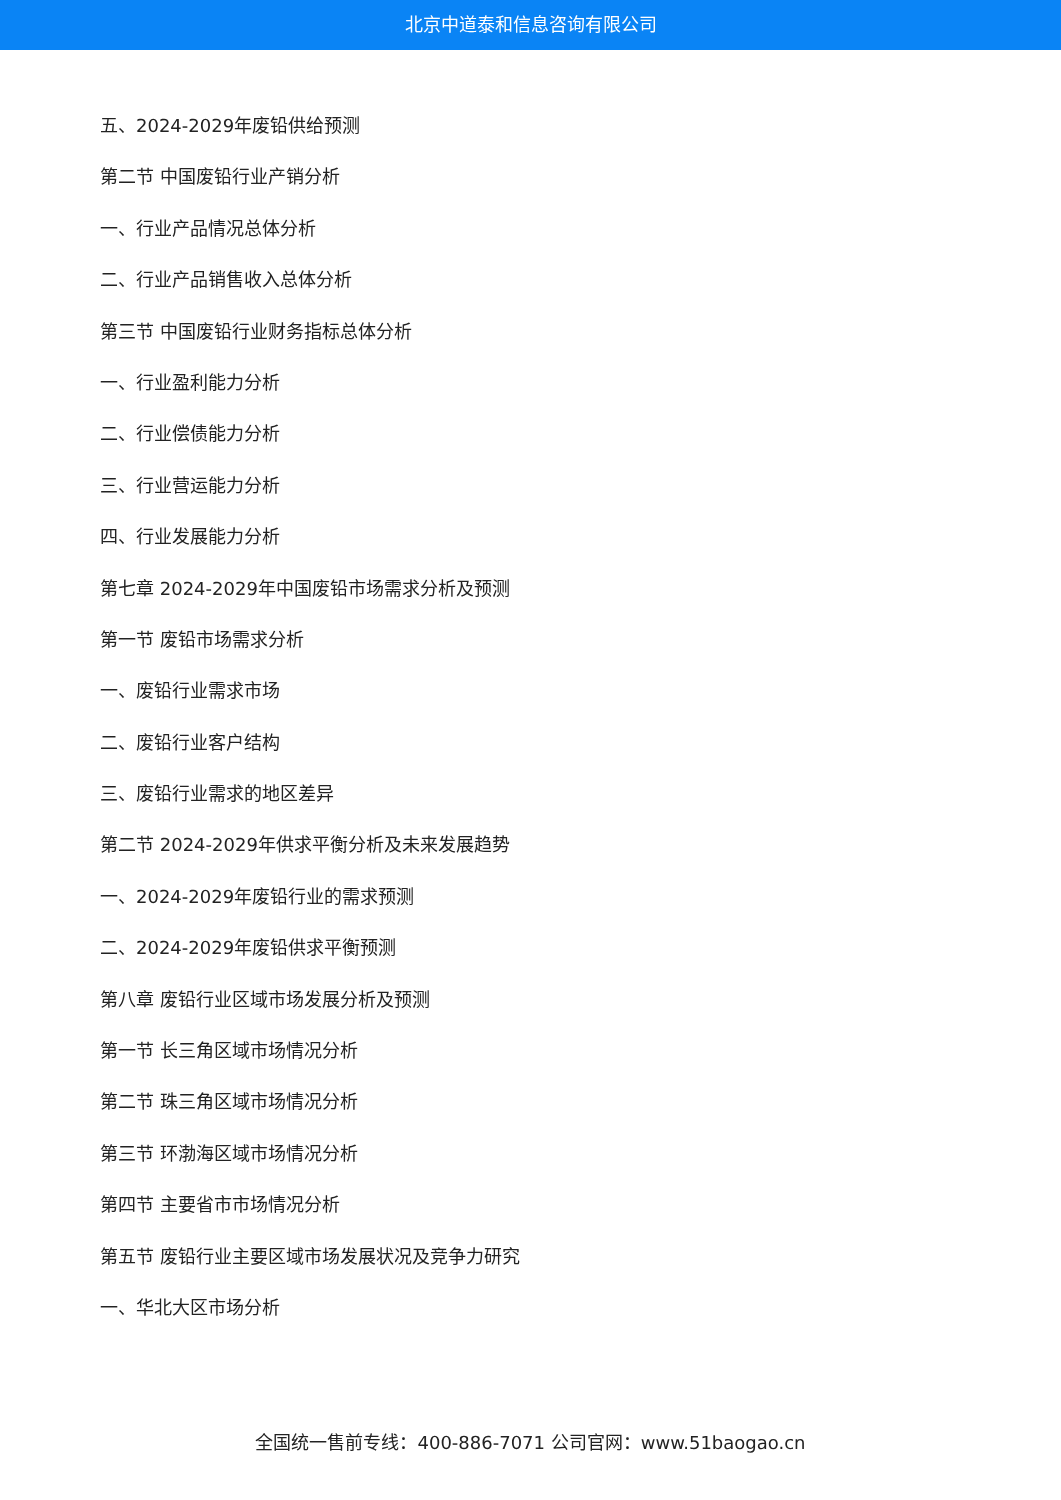北京中道泰和信息咨询有限公司
五、2024-2029年废铅供给预测
第二节 中国废铅行业产销分析
一、行业产品情况总体分析
二、行业产品销售收入总体分析
第三节 中国废铅行业财务指标总体分析
一、行业盈利能力分析
二、行业偿债能力分析
三、行业营运能力分析
四、行业发展能力分析
第七章 2024-2029年中国废铅市场需求分析及预测
第一节 废铅市场需求分析
一、废铅行业需求市场
二、废铅行业客户结构
三、废铅行业需求的地区差异
第二节 2024-2029年供求平衡分析及未来发展趋势
一、2024-2029年废铅行业的需求预测
二、2024-2029年废铅供求平衡预测
第八章 废铅行业区域市场发展分析及预测
第一节 长三角区域市场情况分析
第二节 珠三角区域市场情况分析
第三节 环渤海区域市场情况分析
第四节 主要省市市场情况分析
第五节 废铅行业主要区域市场发展状况及竞争力研究
一、华北大区市场分析
全国统一售前专线：400-886-7071 公司官网：www.51baogao.cn